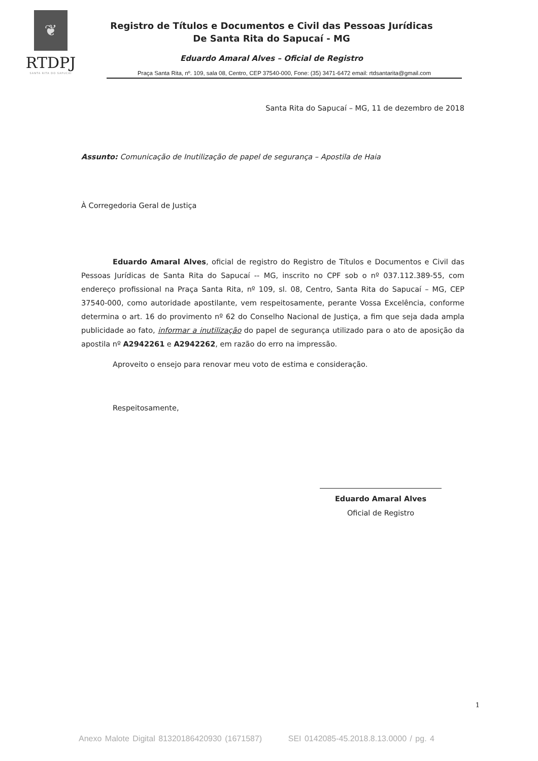❦
RTDPJ
SANTA RITA DO SAPUCAÍ
Registro de Títulos e Documentos e Civil das Pessoas Jurídicas
De Santa Rita do Sapucaí - MG
Eduardo Amaral Alves – Oficial de Registro
Praça Santa Rita, nº. 109, sala 08, Centro, CEP 37540-000, Fone: (35) 3471-6472 email: rtdsantarita@gmail.com
Santa Rita do Sapucaí – MG, 11 de dezembro de 2018
Assunto: Comunicação de Inutilização de papel de segurança – Apostila de Haia
À Corregedoria Geral de Justiça
Eduardo Amaral Alves, oficial de registro do Registro de Títulos e Documentos e Civil das Pessoas Jurídicas de Santa Rita do Sapucaí -- MG, inscrito no CPF sob o nº 037.112.389-55, com endereço profissional na Praça Santa Rita, nº 109, sl. 08, Centro, Santa Rita do Sapucaí – MG, CEP 37540-000, como autoridade apostilante, vem respeitosamente, perante Vossa Excelência, conforme determina o art. 16 do provimento nº 62 do Conselho Nacional de Justiça, a fim que seja dada ampla publicidade ao fato, informar a inutilização do papel de segurança utilizado para o ato de aposição da apostila nº A2942261 e A2942262, em razão do erro na impressão.
Aproveito o ensejo para renovar meu voto de estima e consideração.
Respeitosamente,
Eduardo Amaral Alves
Oficial de Registro
1
Anexo Malote Digital 81320186420930 (1671587) SEI 0142085-45.2018.8.13.0000 / pg. 4